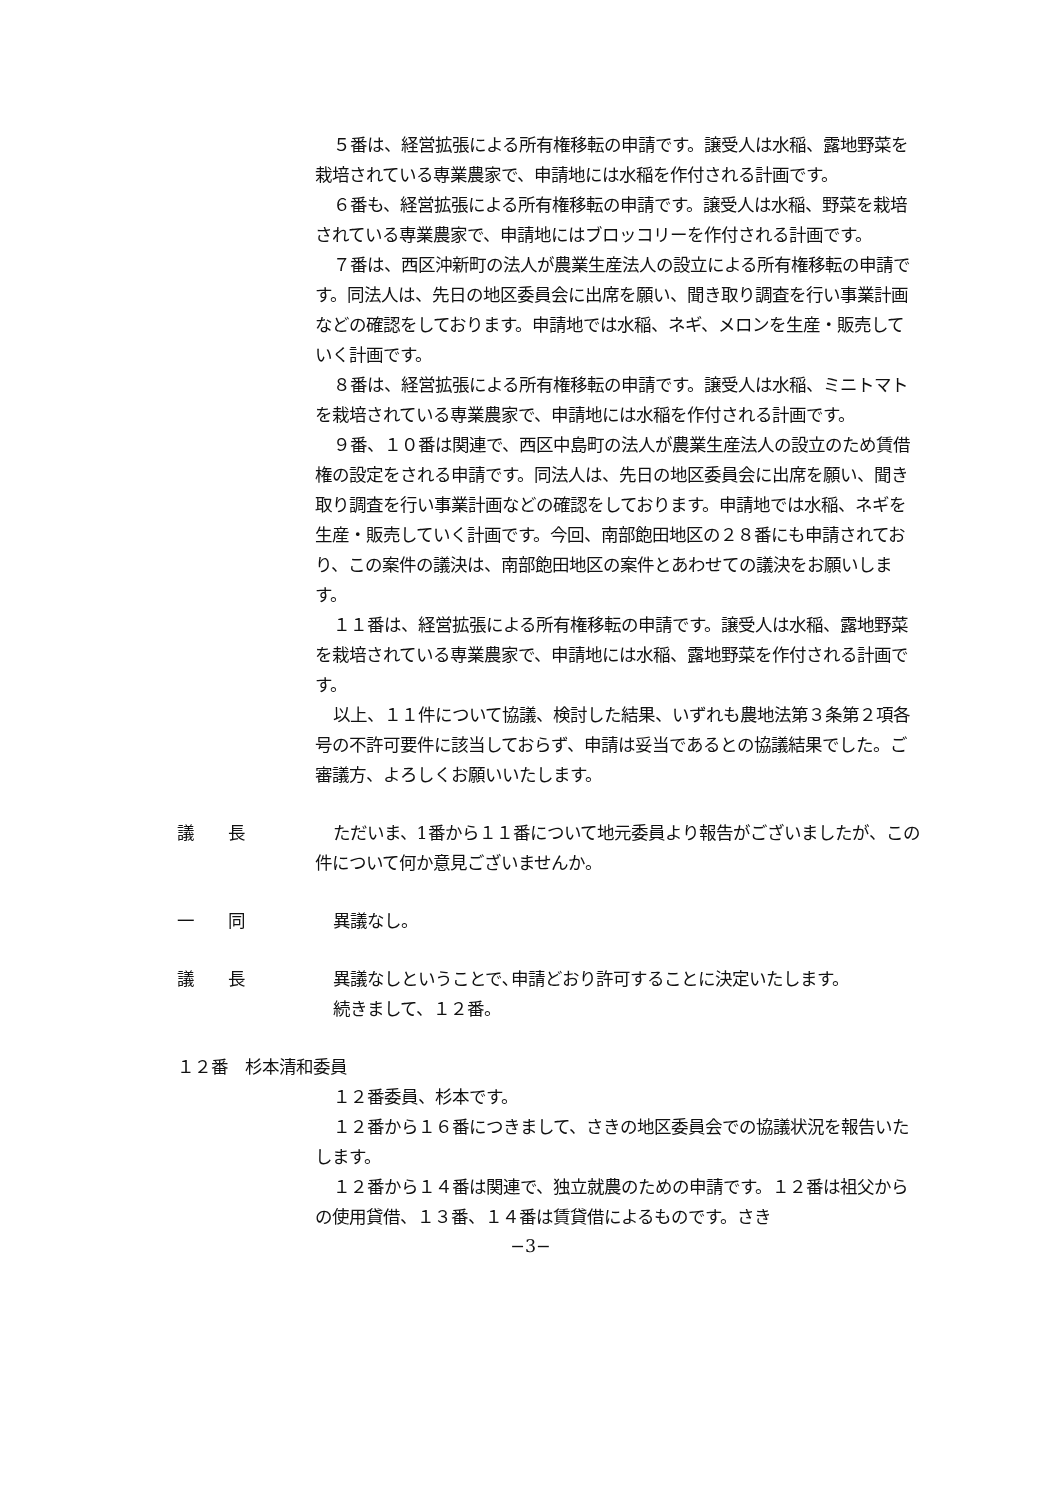５番は、経営拡張による所有権移転の申請です。譲受人は水稲、露地野菜を栽培されている専業農家で、申請地には水稲を作付される計画です。
６番も、経営拡張による所有権移転の申請です。譲受人は水稲、野菜を栽培されている専業農家で、申請地にはブロッコリーを作付される計画です。
７番は、西区沖新町の法人が農業生産法人の設立による所有権移転の申請です。同法人は、先日の地区委員会に出席を願い、聞き取り調査を行い事業計画などの確認をしております。申請地では水稲、ネギ、メロンを生産・販売していく計画です。
８番は、経営拡張による所有権移転の申請です。譲受人は水稲、ミニトマトを栽培されている専業農家で、申請地には水稲を作付される計画です。
９番、１０番は関連で、西区中島町の法人が農業生産法人の設立のため賃借権の設定をされる申請です。同法人は、先日の地区委員会に出席を願い、聞き取り調査を行い事業計画などの確認をしております。申請地では水稲、ネギを生産・販売していく計画です。今回、南部飽田地区の２８番にも申請されており、この案件の議決は、南部飽田地区の案件とあわせての議決をお願いします。
１１番は、経営拡張による所有権移転の申請です。譲受人は水稲、露地野菜を栽培されている専業農家で、申請地には水稲、露地野菜を作付される計画です。
以上、１１件について協議、検討した結果、いずれも農地法第３条第２項各号の不許可要件に該当しておらず、申請は妥当であるとの協議結果でした。ご審議方、よろしくお願いいたします。
議 長 ただいま、1番から１１番について地元委員より報告がございましたが、この件について何か意見ございませんか。
一 同 異議なし。
議 長 異議なしということで､申請どおり許可することに決定いたします。
続きまして、１２番。
１２番　杉本清和委員
１２番委員、杉本です。
１２番から１６番につきまして、さきの地区委員会での協議状況を報告いたします。
１２番から１４番は関連で、独立就農のための申請です。１２番は祖父からの使用貸借、１３番、１４番は賃貸借によるものです。さき
−3−